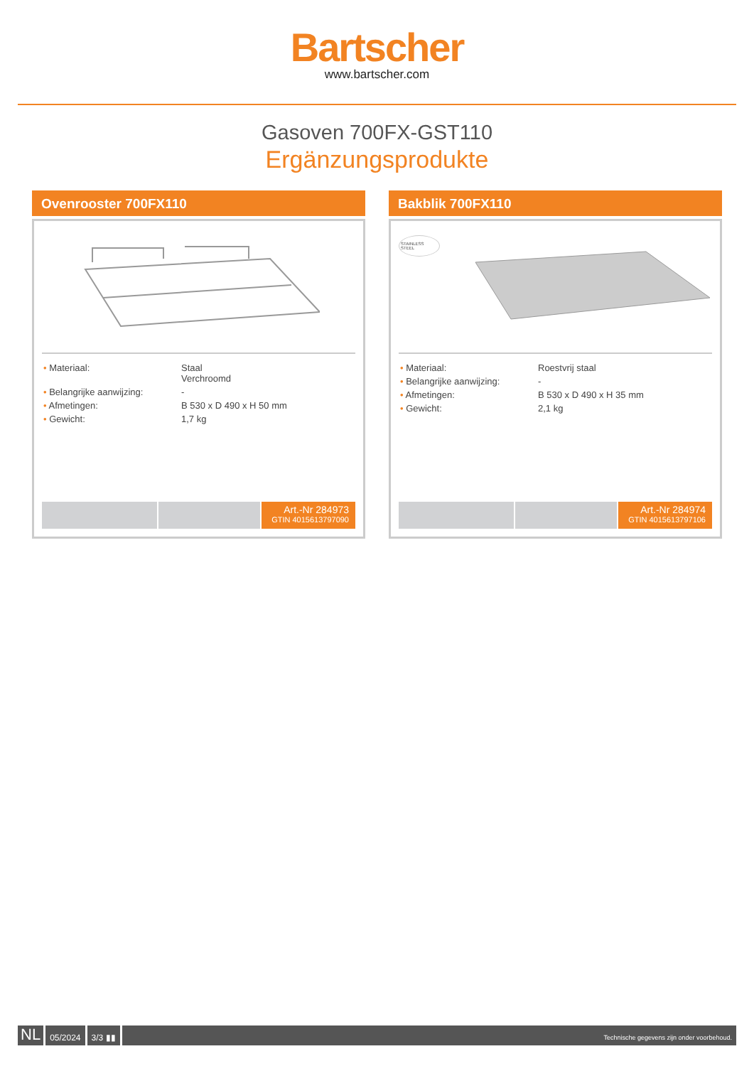Bartscher
www.bartscher.com
Gasoven 700FX-GST110
Ergänzungsprodukte
Ovenrooster 700FX110
| • Materiaal: | Staal Verchroomd |
| • Belangrijke aanwijzing: | - |
| • Afmetingen: | B 530 x D 490 x H 50 mm |
| • Gewicht: | 1,7 kg |
Art.-Nr 284973
GTIN 4015613797090
Bakblik 700FX110
STAINLESS STEEL
| • Materiaal: | Roestvrij staal |
| • Belangrijke aanwijzing: | - |
| • Afmetingen: | B 530 x D 490 x H 35 mm |
| • Gewicht: | 2,1 kg |
Art.-Nr 284974
GTIN 4015613797106
NL
05/2024 3/3 ▮▮
Technische gegevens zijn onder voorbehoud.